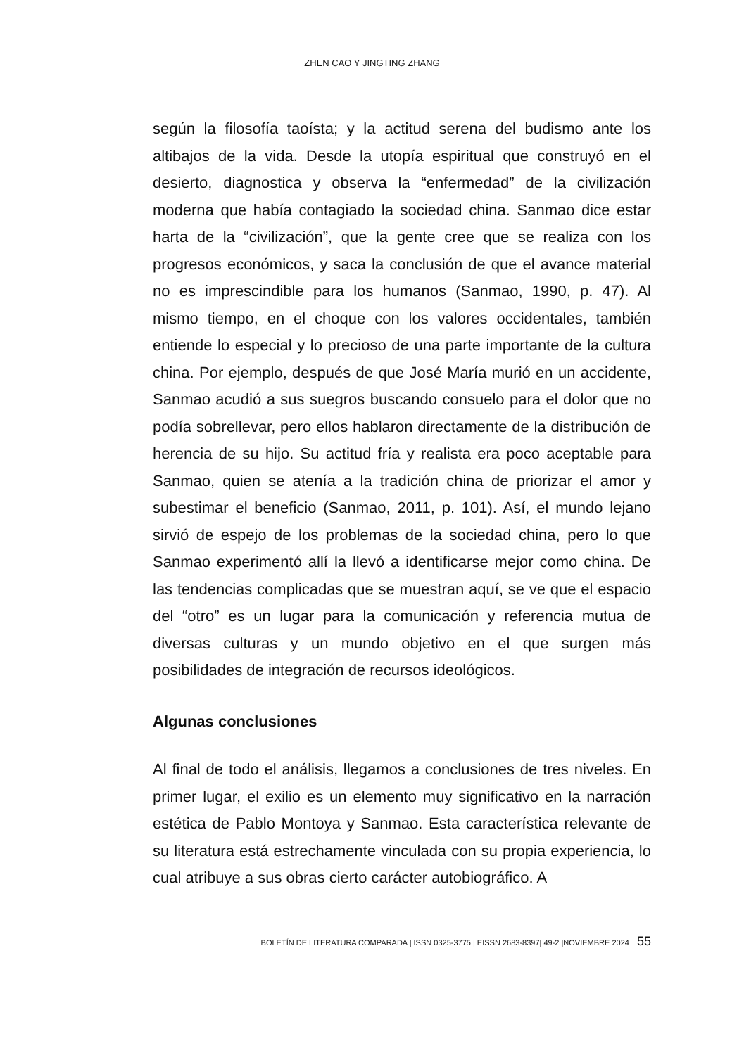ZHEN CAO Y JINGTING ZHANG
según la filosofía taoísta; y la actitud serena del budismo ante los altibajos de la vida. Desde la utopía espiritual que construyó en el desierto, diagnostica y observa la “enfermedad” de la civilización moderna que había contagiado la sociedad china. Sanmao dice estar harta de la “civilización”, que la gente cree que se realiza con los progresos económicos, y saca la conclusión de que el avance material no es imprescindible para los humanos (Sanmao, 1990, p. 47). Al mismo tiempo, en el choque con los valores occidentales, también entiende lo especial y lo precioso de una parte importante de la cultura china. Por ejemplo, después de que José María murió en un accidente, Sanmao acudió a sus suegros buscando consuelo para el dolor que no podía sobrellevar, pero ellos hablaron directamente de la distribución de herencia de su hijo. Su actitud fría y realista era poco aceptable para Sanmao, quien se atenía a la tradición china de priorizar el amor y subestimar el beneficio (Sanmao, 2011, p. 101). Así, el mundo lejano sirvió de espejo de los problemas de la sociedad china, pero lo que Sanmao experimentó allí la llevó a identificarse mejor como china. De las tendencias complicadas que se muestran aquí, se ve que el espacio del “otro” es un lugar para la comunicación y referencia mutua de diversas culturas y un mundo objetivo en el que surgen más posibilidades de integración de recursos ideológicos.
Algunas conclusiones
Al final de todo el análisis, llegamos a conclusiones de tres niveles. En primer lugar, el exilio es un elemento muy significativo en la narración estética de Pablo Montoya y Sanmao. Esta característica relevante de su literatura está estrechamente vinculada con su propia experiencia, lo cual atribuye a sus obras cierto carácter autobiográfico. A
BOLETÍN DE LITERATURA COMPARADA | ISSN 0325-3775 | EISSN 2683-8397| 49-2 |NOVIEMBRE 2024 55